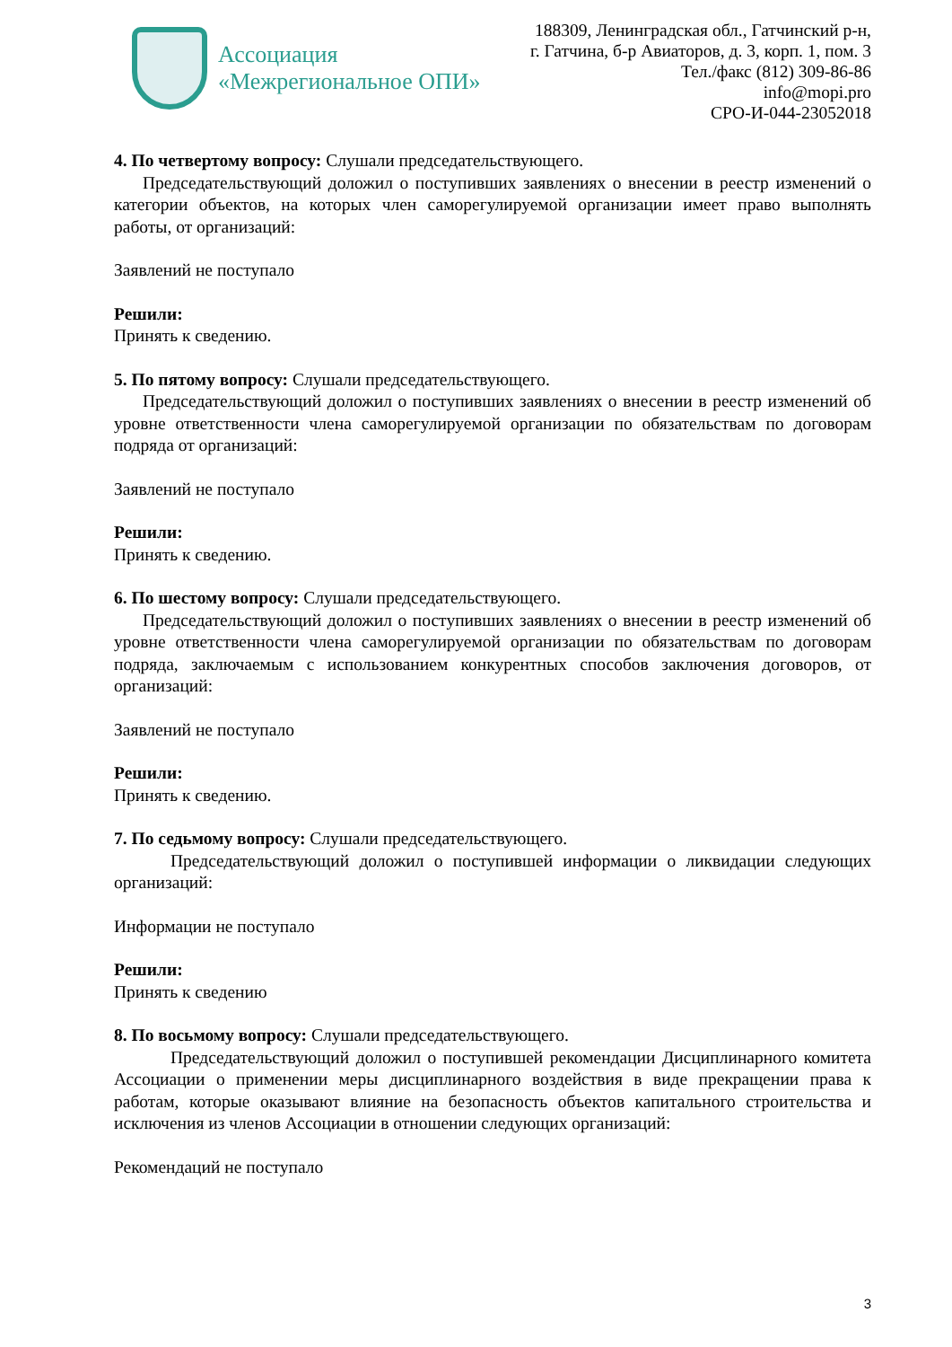Ассоциация
«Межрегиональное ОПИ»
188309, Ленинградская обл., Гатчинский р-н,
г. Гатчина, б-р Авиаторов, д. 3, корп. 1, пом. 3
Тел./факс (812) 309-86-86
info@mopi.pro
СРО-И-044-23052018
4. По четвертому вопросу: Слушали председательствующего.
Председательствующий доложил о поступивших заявлениях о внесении в реестр изменений о категории объектов, на которых член саморегулируемой организации имеет право выполнять работы, от организаций:
Заявлений не поступало
Решили:
Принять к сведению.
5. По пятому вопросу: Слушали председательствующего.
Председательствующий доложил о поступивших заявлениях о внесении в реестр изменений об уровне ответственности члена саморегулируемой организации по обязательствам по договорам подряда от организаций:
Заявлений не поступало
Решили:
Принять к сведению.
6. По шестому вопросу: Слушали председательствующего.
Председательствующий доложил о поступивших заявлениях о внесении в реестр изменений об уровне ответственности члена саморегулируемой организации по обязательствам по договорам подряда, заключаемым с использованием конкурентных способов заключения договоров, от организаций:
Заявлений не поступало
Решили:
Принять к сведению.
7. По седьмому вопросу: Слушали председательствующего.
Председательствующий доложил о поступившей информации о ликвидации следующих организаций:
Информации не поступало
Решили:
Принять к сведению
8. По восьмому вопросу: Слушали председательствующего.
Председательствующий доложил о поступившей рекомендации Дисциплинарного комитета Ассоциации о применении меры дисциплинарного воздействия в виде прекращении права к работам, которые оказывают влияние на безопасность объектов капитального строительства и исключения из членов Ассоциации в отношении следующих организаций:
Рекомендаций не поступало
3